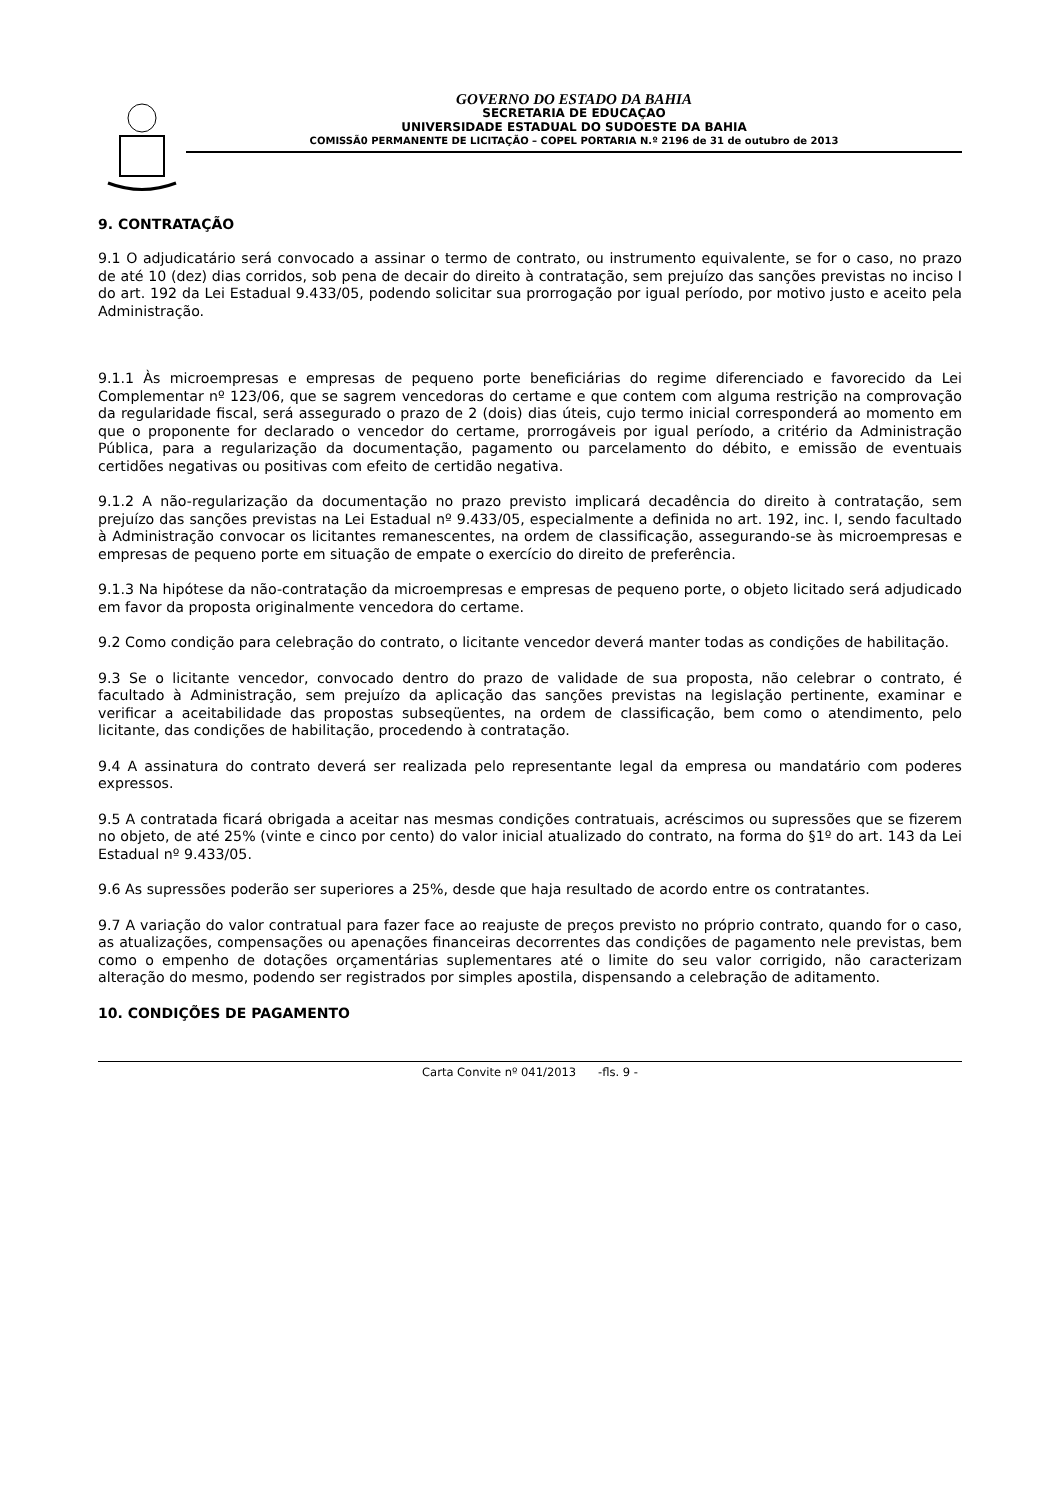GOVERNO DO ESTADO DA BAHIA
SECRETARIA DE EDUCAÇAO
UNIVERSIDADE ESTADUAL DO SUDOESTE DA BAHIA
COMISSÃ0 PERMANENTE DE LICITAÇÃO – COPEL PORTARIA N.º 2196 de 31 de outubro de 2013
9. CONTRATAÇÃO
9.1 O adjudicatário será convocado a assinar o termo de contrato, ou instrumento equivalente, se for o caso, no prazo de até 10 (dez) dias corridos, sob pena de decair do direito à contratação, sem prejuízo das sanções previstas no inciso I do art. 192 da Lei Estadual 9.433/05, podendo solicitar sua prorrogação por igual período, por motivo justo e aceito pela Administração.
9.1.1 Às microempresas e empresas de pequeno porte beneficiárias do regime diferenciado e favorecido da Lei Complementar nº 123/06, que se sagrem vencedoras do certame e que contem com alguma restrição na comprovação da regularidade fiscal, será assegurado o prazo de 2 (dois) dias úteis, cujo termo inicial corresponderá ao momento em que o proponente for declarado o vencedor do certame, prorrogáveis por igual período, a critério da Administração Pública, para a regularização da documentação, pagamento ou parcelamento do débito, e emissão de eventuais certidões negativas ou positivas com efeito de certidão negativa.
9.1.2 A não-regularização da documentação no prazo previsto implicará decadência do direito à contratação, sem prejuízo das sanções previstas na Lei Estadual nº 9.433/05, especialmente a definida no art. 192, inc. I, sendo facultado à Administração convocar os licitantes remanescentes, na ordem de classificação, assegurando-se às microempresas e empresas de pequeno porte em situação de empate o exercício do direito de preferência.
9.1.3 Na hipótese da não-contratação da microempresas e empresas de pequeno porte, o objeto licitado será adjudicado em favor da proposta originalmente vencedora do certame.
9.2 Como condição para celebração do contrato, o licitante vencedor deverá manter todas as condições de habilitação.
9.3 Se o licitante vencedor, convocado dentro do prazo de validade de sua proposta, não celebrar o contrato, é facultado à Administração, sem prejuízo da aplicação das sanções previstas na legislação pertinente, examinar e verificar a aceitabilidade das propostas subseqüentes, na ordem de classificação, bem como o atendimento, pelo licitante, das condições de habilitação, procedendo à contratação.
9.4 A assinatura do contrato deverá ser realizada pelo representante legal da empresa ou mandatário com poderes expressos.
9.5 A contratada ficará obrigada a aceitar nas mesmas condições contratuais, acréscimos ou supressões que se fizerem no objeto, de até 25% (vinte e cinco por cento) do valor inicial atualizado do contrato, na forma do §1º do art. 143 da Lei Estadual nº 9.433/05.
9.6 As supressões poderão ser superiores a 25%, desde que haja resultado de acordo entre os contratantes.
9.7 A variação do valor contratual para fazer face ao reajuste de preços previsto no próprio contrato, quando for o caso, as atualizações, compensações ou apenações financeiras decorrentes das condições de pagamento nele previstas, bem como o empenho de dotações orçamentárias suplementares até o limite do seu valor corrigido, não caracterizam alteração do mesmo, podendo ser registrados por simples apostila, dispensando a celebração de aditamento.
10. CONDIÇÕES DE PAGAMENTO
Carta Convite nº 041/2013 -fls. 9 -